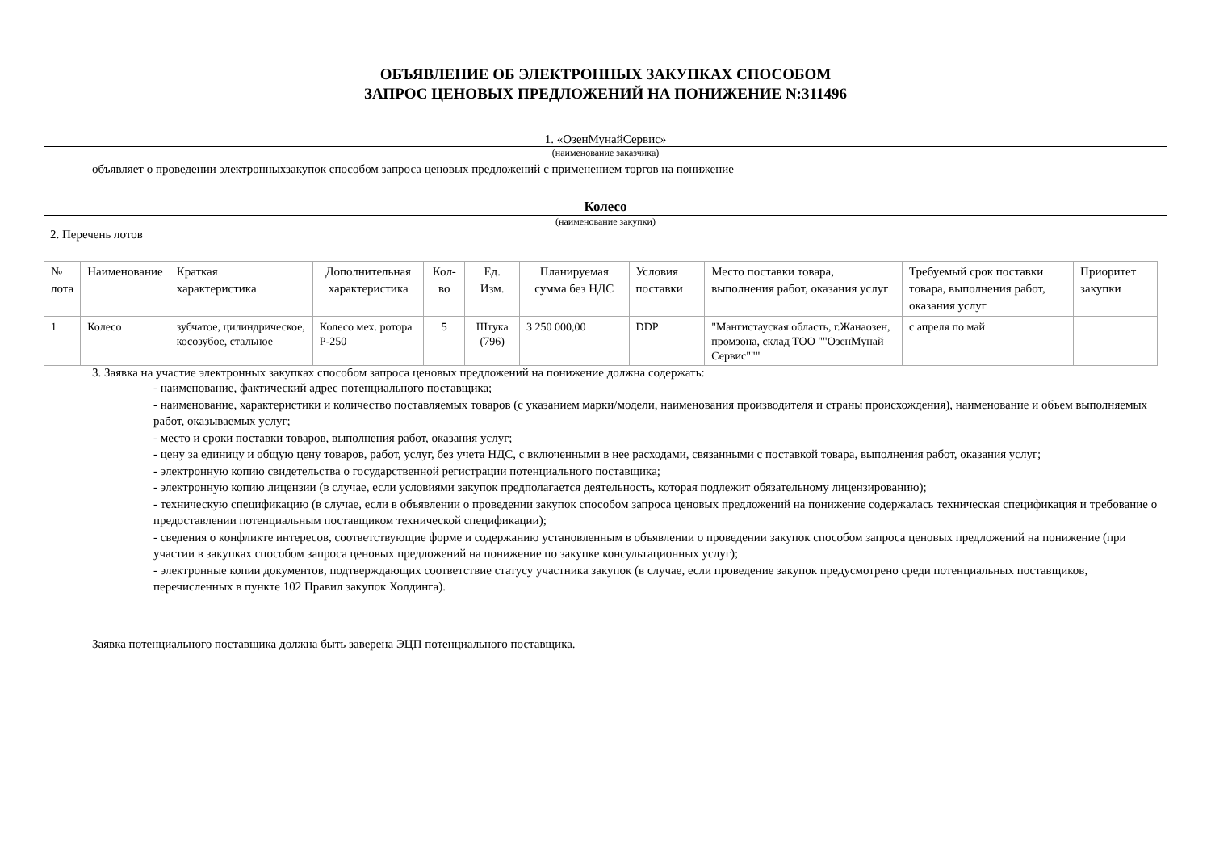ОБЪЯВЛЕНИЕ ОБ ЭЛЕКТРОННЫХ ЗАКУПКАХ СПОСОБОМ
ЗАПРОС ЦЕНОВЫХ ПРЕДЛОЖЕНИЙ НА ПОНИЖЕНИЕ N:311496
1. «ОзенМунайСервис»
(наименование заказчика)
объявляет о проведении электронныхзакупок способом запроса ценовых предложений с применением торгов на понижение
Колесо
(наименование закупки)
2. Перечень лотов
| № лота | Наименование | Краткая характеристика | Дополнительная характеристика | Кол-во | Ед. Изм. | Планируемая сумма без НДС | Условия поставки | Место поставки товара, выполнения работ, оказания услуг | Требуемый срок поставки товара, выполнения работ, оказания услуг | Приоритет закупки |
| 1 | Колесо | зубчатое, цилиндрическое, косозубое, стальное | Колесо мех. ротора Р-250 | 5 | Штука (796) | 3 250 000,00 | DDP | "Мангистауская область, г.Жанаозен, промзона, склад ТОО ""ОзенМунай Сервис""" | с апреля по май | |
3. Заявка на участие электронных закупках способом запроса ценовых предложений на понижение должна содержать:
- наименование, фактический адрес потенциального поставщика;
- наименование, характеристики и количество поставляемых товаров (с указанием марки/модели, наименования производителя и страны происхождения), наименование и объем выполняемых работ, оказываемых услуг;
- место и сроки поставки товаров, выполнения работ, оказания услуг;
- цену за единицу и общую цену товаров, работ, услуг, без учета НДС, с включенными в нее расходами, связанными с поставкой товара, выполнения работ, оказания услуг;
- электронную копию свидетельства о государственной регистрации потенциального поставщика;
- электронную копию лицензии (в случае, если условиями закупок предполагается деятельность, которая подлежит обязательному лицензированию);
- техническую спецификацию (в случае, если в объявлении о проведении закупок способом запроса ценовых предложений на понижение содержалась техническая спецификация и требование о предоставлении потенциальным поставщиком технической спецификации);
- сведения о конфликте интересов, соответствующие форме и содержанию установленным в объявлении о проведении закупок способом запроса ценовых предложений на понижение (при участии в закупках способом запроса ценовых предложений на понижение по закупке консультационных услуг);
- электронные копии документов, подтверждающих соответствие статусу участника закупок (в случае, если проведение закупок предусмотрено среди потенциальных поставщиков, перечисленных в пункте 102 Правил закупок Холдинга).
Заявка потенциального поставщика должна быть заверена ЭЦП потенциального поставщика.